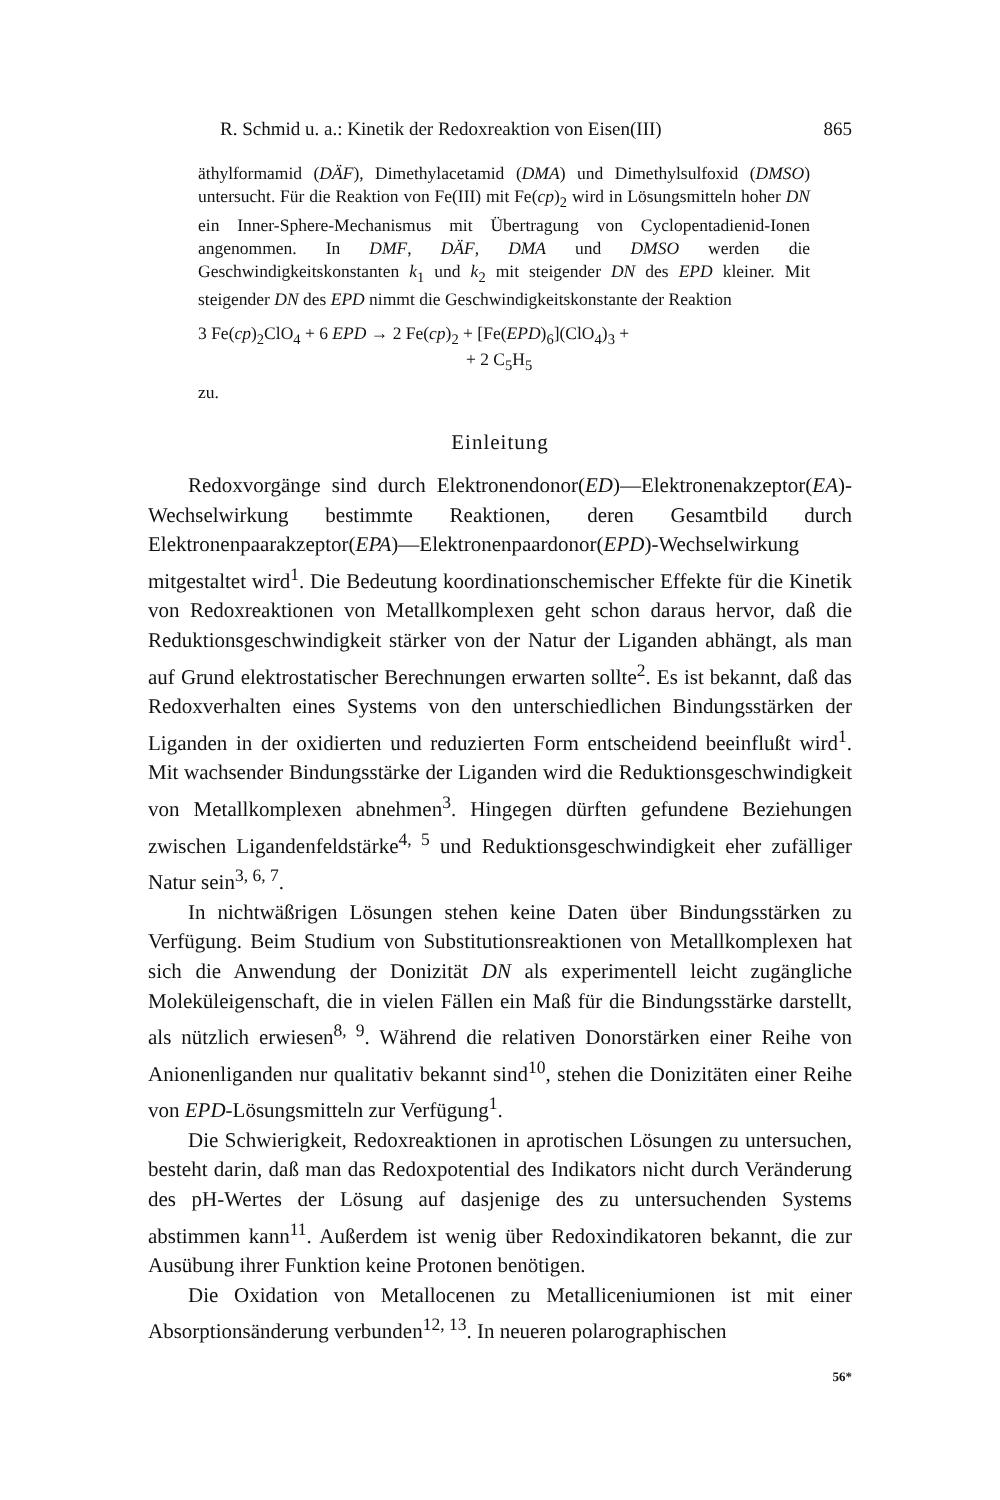R. Schmid u. a.: Kinetik der Redoxreaktion von Eisen(III) 865
äthylformamid (DÄF), Dimethylacetamid (DMA) und Dimethylsulfoxid (DMSO) untersucht. Für die Reaktion von Fe(III) mit Fe(cp)<sub>2</sub> wird in Lösungsmitteln hoher DN ein Inner-Sphere-Mechanismus mit Übertragung von Cyclopentadienid-Ionen angenommen. In DMF, DÄF, DMA und DMSO werden die Geschwindigkeitskonstanten k<sub>1</sub> und k<sub>2</sub> mit steigender DN des EPD kleiner. Mit steigender DN des EPD nimmt die Geschwindigkeitskonstante der Reaktion
3 Fe(cp)<sub>2</sub>ClO<sub>4</sub> + 6 EPD → 2 Fe(cp)<sub>2</sub> + [Fe(EPD)<sub>6</sub>](ClO<sub>4</sub>)<sub>3</sub> +
+ 2 C<sub>5</sub>H<sub>5</sub>
zu.
Einleitung
Redoxvorgänge sind durch Elektronendonor(ED)—Elektronenakzeptor(EA)-Wechselwirkung bestimmte Reaktionen, deren Gesamtbild durch Elektronenpaarakzeptor(EPA)—Elektronenpaardonor(EPD)-Wechselwirkung mitgestaltet wird<sup>1</sup>. Die Bedeutung koordinationschemischer Effekte für die Kinetik von Redoxreaktionen von Metallkomplexen geht schon daraus hervor, daß die Reduktionsgeschwindigkeit stärker von der Natur der Liganden abhängt, als man auf Grund elektrostatischer Berechnungen erwarten sollte<sup>2</sup>. Es ist bekannt, daß das Redoxverhalten eines Systems von den unterschiedlichen Bindungsstärken der Liganden in der oxidierten und reduzierten Form entscheidend beeinflußt wird<sup>1</sup>. Mit wachsender Bindungsstärke der Liganden wird die Reduktionsgeschwindigkeit von Metallkomplexen abnehmen<sup>3</sup>. Hingegen dürften gefundene Beziehungen zwischen Ligandenfeldstärke<sup>4, 5</sup> und Reduktionsgeschwindigkeit eher zufälliger Natur sein<sup>3, 6, 7</sup>.
In nichtwäßrigen Lösungen stehen keine Daten über Bindungsstärken zu Verfügung. Beim Studium von Substitutionsreaktionen von Metallkomplexen hat sich die Anwendung der Donizität DN als experimentell leicht zugängliche Moleküleigenschaft, die in vielen Fällen ein Maß für die Bindungsstärke darstellt, als nützlich erwiesen<sup>8, 9</sup>. Während die relativen Donorstärken einer Reihe von Anionenliganden nur qualitativ bekannt sind<sup>10</sup>, stehen die Donizitäten einer Reihe von EPD-Lösungsmitteln zur Verfügung<sup>1</sup>.
Die Schwierigkeit, Redoxreaktionen in aprotischen Lösungen zu untersuchen, besteht darin, daß man das Redoxpotential des Indikators nicht durch Veränderung des pH-Wertes der Lösung auf dasjenige des zu untersuchenden Systems abstimmen kann<sup>11</sup>. Außerdem ist wenig über Redoxindikatoren bekannt, die zur Ausübung ihrer Funktion keine Protonen benötigen.
Die Oxidation von Metallocenen zu Metalliceniumionen ist mit einer Absorptionsänderung verbunden<sup>12, 13</sup>. In neueren polarographischen
56*